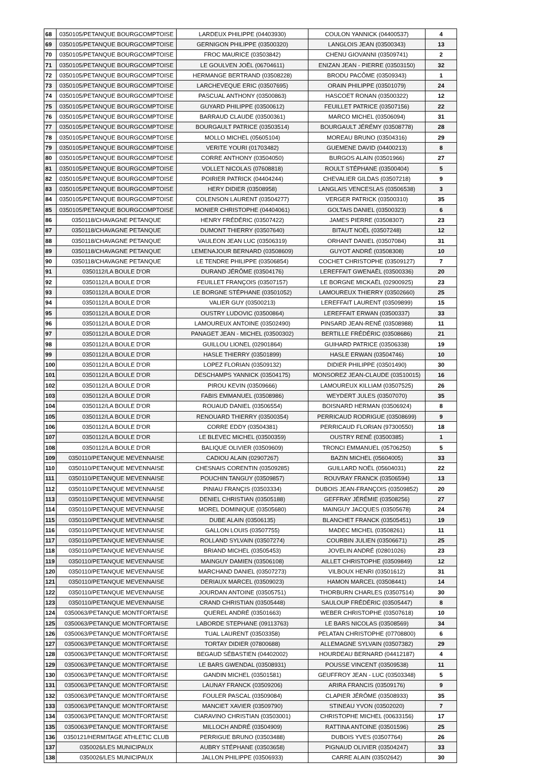| 68 | 0350105/PETANQUE BOURGCOMPTOISE | LARDEUX PHILIPPE (04403930) | COULON YANNICK (04400537) | 4 |
| 69 | 0350105/PETANQUE BOURGCOMPTOISE | GERNIGON PHILIPPE (03500320) | LANGLOIS JEAN (03500343) | 13 |
| 70 | 0350105/PETANQUE BOURGCOMPTOISE | FROC MAURICE (03503842) | CHENU GIOVANNI (03509741) | 2 |
| 71 | 0350105/PETANQUE BOURGCOMPTOISE | LE GOULVEN JOËL (06704611) | ENIZAN JEAN - PIERRE (03503150) | 32 |
| 72 | 0350105/PETANQUE BOURGCOMPTOISE | HERMANGE BERTRAND (03508228) | BRODU PACÔME (03509343) | 1 |
| 73 | 0350105/PETANQUE BOURGCOMPTOISE | LARCHEVEQUE ERIC (03507695) | ORAIN PHILIPPE (03501079) | 24 |
| 74 | 0350105/PETANQUE BOURGCOMPTOISE | PASCUAL ANTHONY (03500863) | HASCOET RONAN (03500322) | 12 |
| 75 | 0350105/PETANQUE BOURGCOMPTOISE | GUYARD PHILIPPE (03500612) | FEUILLET PATRICE (03507156) | 22 |
| 76 | 0350105/PETANQUE BOURGCOMPTOISE | BARRAUD CLAUDE (03500361) | MARCO MICHEL (03506094) | 31 |
| 77 | 0350105/PETANQUE BOURGCOMPTOISE | BOURGAULT PATRICE (03503514) | BOURGAULT JÉRÉMY (03508778) | 28 |
| 78 | 0350105/PETANQUE BOURGCOMPTOISE | MOLLO MICHEL (05605104) | MOREAU BRUNO (03504316) | 29 |
| 79 | 0350105/PETANQUE BOURGCOMPTOISE | VERITE YOURI (01703482) | GUEMENE DAVID (04400213) | 8 |
| 80 | 0350105/PETANQUE BOURGCOMPTOISE | CORRE ANTHONY (03504050) | BURGOS ALAIN (03501966) | 27 |
| 81 | 0350105/PETANQUE BOURGCOMPTOISE | VOLLET NICOLAS (07608818) | ROULT STÉPHANE (03500404) | 5 |
| 82 | 0350105/PETANQUE BOURGCOMPTOISE | POIRIER PATRICK (04404244) | CHEVALIER GILDAS (03507218) | 9 |
| 83 | 0350105/PETANQUE BOURGCOMPTOISE | HERY DIDIER (03508958) | LANGLAIS VENCESLAS (03506538) | 3 |
| 84 | 0350105/PETANQUE BOURGCOMPTOISE | COLENSON LAURENT (03504277) | VERGER PATRICK (03500310) | 35 |
| 85 | 0350105/PETANQUE BOURGCOMPTOISE | MONIER CHRISTOPHE (04404061) | GOLTAIS DANIEL (03500323) | 6 |
| 86 | 0350118/CHAVAGNE PETANQUE | HENRY FRÉDÉRIC (03507422) | JAMES PIERRE (03508307) | 23 |
| 87 | 0350118/CHAVAGNE PETANQUE | DUMONT THIERRY (03507640) | BITAUT NOËL (03507248) | 12 |
| 88 | 0350118/CHAVAGNE PETANQUE | VAULEON JEAN LUC (03506319) | ORHANT DANIEL (03507084) | 31 |
| 89 | 0350118/CHAVAGNE PETANQUE | LEMENAJOUR BERNARD (03508609) | GUYOT ANDRÉ (03508308) | 10 |
| 90 | 0350118/CHAVAGNE PETANQUE | LE TENDRE PHILIPPE (03506854) | COCHET CHRISTOPHE (03509127) | 7 |
| 91 | 0350112/LA BOULE D'OR | DURAND JÉRÔME (03504176) | LEREFFAIT GWENAËL (03500336) | 20 |
| 92 | 0350112/LA BOULE D'OR | FEUILLET FRANÇOIS (03507157) | LE BORGNE MICKAËL (02900925) | 23 |
| 93 | 0350112/LA BOULE D'OR | LE BORGNE STÉPHANE (03501052) | LAMOUREUX THIERRY (03502660) | 25 |
| 94 | 0350112/LA BOULE D'OR | VALIER GUY (03500213) | LEREFFAIT LAURENT (03509899) | 15 |
| 95 | 0350112/LA BOULE D'OR | OUSTRY LUDOVIC (03500864) | LEREFFAIT ERWAN (03500337) | 33 |
| 96 | 0350112/LA BOULE D'OR | LAMOUREUX ANTOINE (03502490) | PINSARD JEAN-RENÉ (03508988) | 11 |
| 97 | 0350112/LA BOULE D'OR | PANAGET JEAN - MICHEL (03500302) | BERTILLE FRÉDÉRIC (03508686) | 21 |
| 98 | 0350112/LA BOULE D'OR | GUILLOU LIONEL (02901864) | GUIHARD PATRICE (03506338) | 19 |
| 99 | 0350112/LA BOULE D'OR | HASLE THIERRY (03501899) | HASLE ERWAN (03504746) | 10 |
| 100 | 0350112/LA BOULE D'OR | LOPEZ FLORIAN (03509132) | DIDIER PHILIPPE (03501490) | 30 |
| 101 | 0350112/LA BOULE D'OR | DESCHAMPS YANNICK (03504175) | MONSOREZ JEAN-CLAUDE (03510015) | 16 |
| 102 | 0350112/LA BOULE D'OR | PIROU KEVIN (03509666) | LAMOUREUX KILLIAM (03507525) | 26 |
| 103 | 0350112/LA BOULE D'OR | FABIS EMMANUEL (03508986) | WEYDERT JULES (03507070) | 35 |
| 104 | 0350112/LA BOULE D'OR | ROUAUD DANIEL (03506554) | BOISNARD HERMAN (03506924) | 8 |
| 105 | 0350112/LA BOULE D'OR | RENOUARD THIERRY (03500354) | PERRICAUD RODRIGUE (03508699) | 9 |
| 106 | 0350112/LA BOULE D'OR | CORRE EDDY (03504381) | PERRICAUD FLORIAN (97300550) | 18 |
| 107 | 0350112/LA BOULE D'OR | LE BLEVEC MICHEL (03500359) | OUSTRY RENÉ (03500385) | 1 |
| 108 | 0350112/LA BOULE D'OR | BALIQUE OLIVIER (03509609) | TRONCI EMMANUEL (05706250) | 5 |
| 109 | 0350110/PETANQUE MEVENNAISE | CADIOU ALAIN (02907267) | BAZIN MICHEL (05604005) | 33 |
| 110 | 0350110/PETANQUE MEVENNAISE | CHESNAIS CORENTIN (03509285) | GUILLARD NOËL (05604031) | 22 |
| 111 | 0350110/PETANQUE MEVENNAISE | POUCHIN TANGUY (03509857) | ROUVRAY FRANCK (03506594) | 13 |
| 112 | 0350110/PETANQUE MEVENNAISE | PINIAU FRANÇIS (03503334) | DUBOIS JEAN-FRANÇOIS (03509852) | 20 |
| 113 | 0350110/PETANQUE MEVENNAISE | DENIEL CHRISTIAN (03505188) | GEFFRAY JÉRÉMIE (03508256) | 27 |
| 114 | 0350110/PETANQUE MEVENNAISE | MOREL DOMINIQUE (03505680) | MAINGUY JACQUES (03505678) | 24 |
| 115 | 0350110/PETANQUE MEVENNAISE | DUBE ALAIN (03506135) | BLANCHET FRANCK (03505451) | 19 |
| 116 | 0350110/PETANQUE MEVENNAISE | GALLON LOUIS (03507755) | MADEC MICHEL (03508261) | 11 |
| 117 | 0350110/PETANQUE MEVENNAISE | ROLLAND SYLVAIN (03507274) | COURBIN JULIEN (03506671) | 25 |
| 118 | 0350110/PETANQUE MEVENNAISE | BRIAND MICHEL (03505453) | JOVELIN ANDRÉ (02801026) | 23 |
| 119 | 0350110/PETANQUE MEVENNAISE | MAINGUY DAMIEN (03506108) | AILLET CHRISTOPHE (03509849) | 12 |
| 120 | 0350110/PETANQUE MEVENNAISE | MARCHAND DANIEL (03507273) | VILBOUX HENRI (03501612) | 31 |
| 121 | 0350110/PETANQUE MEVENNAISE | DERIAUX MARCEL (03509023) | HAMON MARCEL (03508441) | 14 |
| 122 | 0350110/PETANQUE MEVENNAISE | JOURDAN ANTOINE (03505751) | THORBURN CHARLES (03507514) | 30 |
| 123 | 0350110/PETANQUE MEVENNAISE | CRAND CHRISTIAN (03505448) | SAULOUP FRÉDÉRIC (03505447) | 8 |
| 124 | 0350063/PETANQUE MONTFORTAISE | QUEREL ANDRÉ (03501663) | WEBER CHRISTOPHE (03507618) | 10 |
| 125 | 0350063/PETANQUE MONTFORTAISE | LABORDE STEPHANE (09113763) | LE BARS NICOLAS (03508569) | 34 |
| 126 | 0350063/PETANQUE MONTFORTAISE | TUAL LAURENT (03503358) | PELATAN CHRISTOPHE (07708800) | 6 |
| 127 | 0350063/PETANQUE MONTFORTAISE | TORTAY DIDIER (07800688) | ALLEMAGNE SYLVAIN (03507382) | 29 |
| 128 | 0350063/PETANQUE MONTFORTAISE | BEGAUD SÉBASTIEN (04402002) | HOURDEAU BERNARD (04412187) | 4 |
| 129 | 0350063/PETANQUE MONTFORTAISE | LE BARS GWENDAL (03508931) | POUSSE VINCENT (03509538) | 11 |
| 130 | 0350063/PETANQUE MONTFORTAISE | GANDIN MICHEL (03501581) | GEUFFROY JEAN - LUC (03503348) | 5 |
| 131 | 0350063/PETANQUE MONTFORTAISE | LAUNAY FRANCK (03509206) | ARIRA FRANCIS (03509176) | 9 |
| 132 | 0350063/PETANQUE MONTFORTAISE | FOULER PASCAL (03509084) | CLAPIER JÉRÔME (03508933) | 35 |
| 133 | 0350063/PETANQUE MONTFORTAISE | MANCIET XAVIER (03509790) | STINEAU YVON (03502020) | 7 |
| 134 | 0350063/PETANQUE MONTFORTAISE | CIARAVINO CHRISTIAN (03503001) | CHRISTOPHE MICHEL (00633156) | 17 |
| 135 | 0350063/PETANQUE MONTFORTAISE | MILLOCH ANDRÉ (03504909) | RATTINA ANTOINE (03501596) | 25 |
| 136 | 0350121/HERMITAGE ATHLETIC CLUB | PERRIGUE BRUNO (03503488) | DUBOIS YVES (03507764) | 26 |
| 137 | 0350026/LES MUNICIPAUX | AUBRY STÉPHANE (03503658) | PIGNAUD OLIVIER (03504247) | 33 |
| 138 | 0350026/LES MUNICIPAUX | JALLON PHILIPPE (03506933) | CARRE ALAIN (03502642) | 30 |